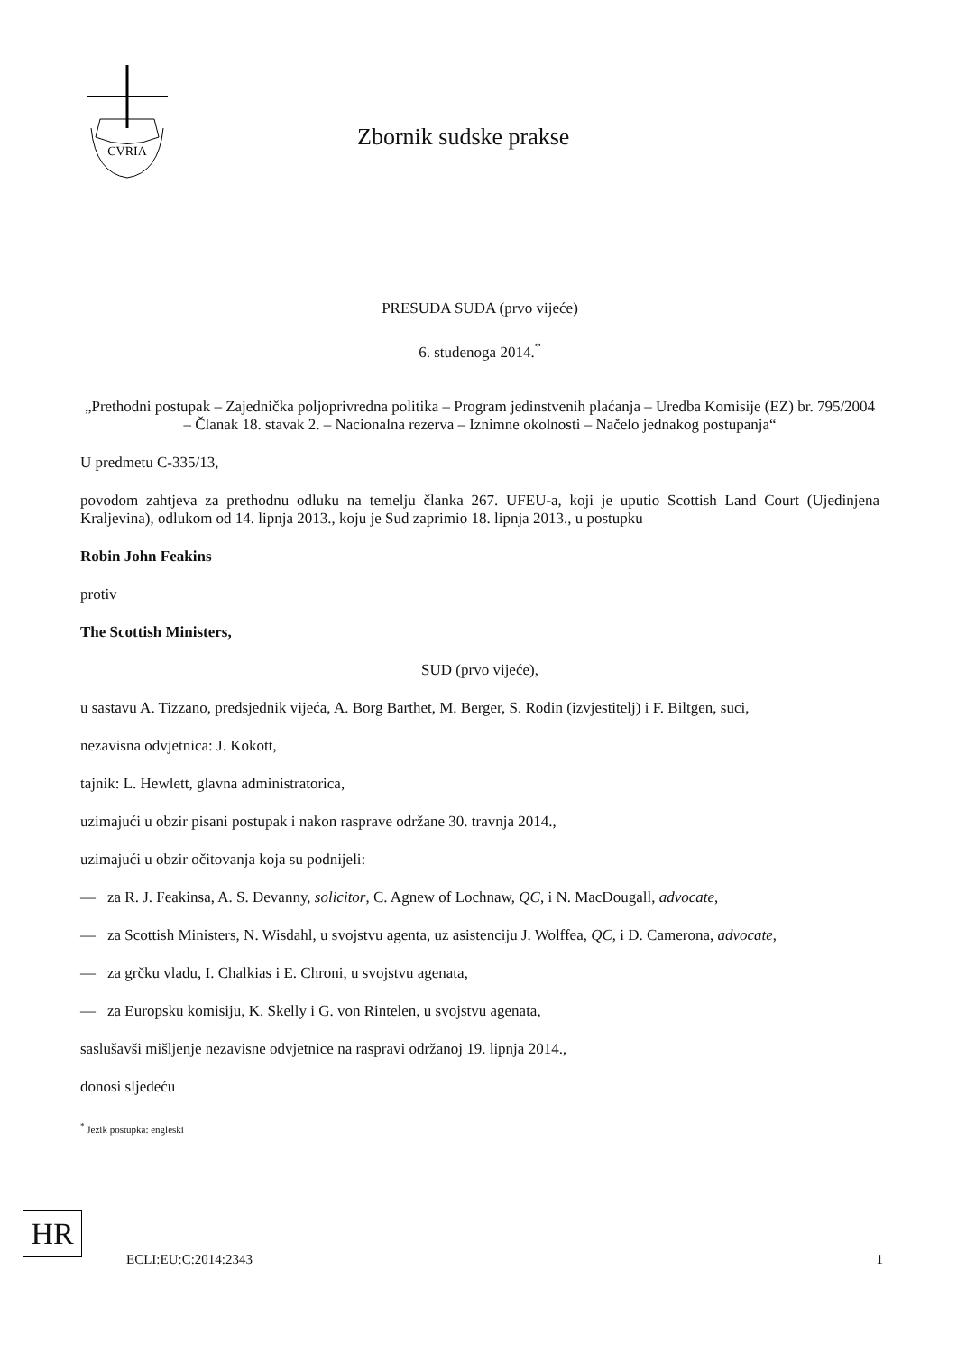CVRIA
Zbornik sudske prakse
PRESUDA SUDA (prvo vijeće)
6. studenoga 2014.<sup>*</sup>
„Prethodni postupak – Zajednička poljoprivredna politika – Program jedinstvenih plaćanja – Uredba Komisije (EZ) br. 795/2004 – Članak 18. stavak 2. – Nacionalna rezerva – Iznimne okolnosti – Načelo jednakog postupanja“
U predmetu C-335/13,
povodom zahtjeva za prethodnu odluku na temelju članka 267. UFEU-a, koji je uputio Scottish Land Court (Ujedinjena Kraljevina), odlukom od 14. lipnja 2013., koju je Sud zaprimio 18. lipnja 2013., u postupku
Robin John Feakins
protiv
The Scottish Ministers,
SUD (prvo vijeće),
u sastavu A. Tizzano, predsjednik vijeća, A. Borg Barthet, M. Berger, S. Rodin (izvjestitelj) i F. Biltgen, suci,
nezavisna odvjetnica: J. Kokott,
tajnik: L. Hewlett, glavna administratorica,
uzimajući u obzir pisani postupak i nakon rasprave održane 30. travnja 2014.,
uzimajući u obzir očitovanja koja su podnijeli:
— za R. J. Feakinsa, A. S. Devanny, solicitor, C. Agnew of Lochnaw, QC, i N. MacDougall, advocate,
— za Scottish Ministers, N. Wisdahl, u svojstvu agenta, uz asistenciju J. Wolffea, QC, i D. Camerona, advocate,
— za grčku vladu, I. Chalkias i E. Chroni, u svojstvu agenata,
— za Europsku komisiju, K. Skelly i G. von Rintelen, u svojstvu agenata,
saslušavši mišljenje nezavisne odvjetnice na raspravi održanoj 19. lipnja 2014.,
donosi sljedeću
<sup>*</sup> Jezik postupka: engleski
HR
ECLI:EU:C:2014:2343 1